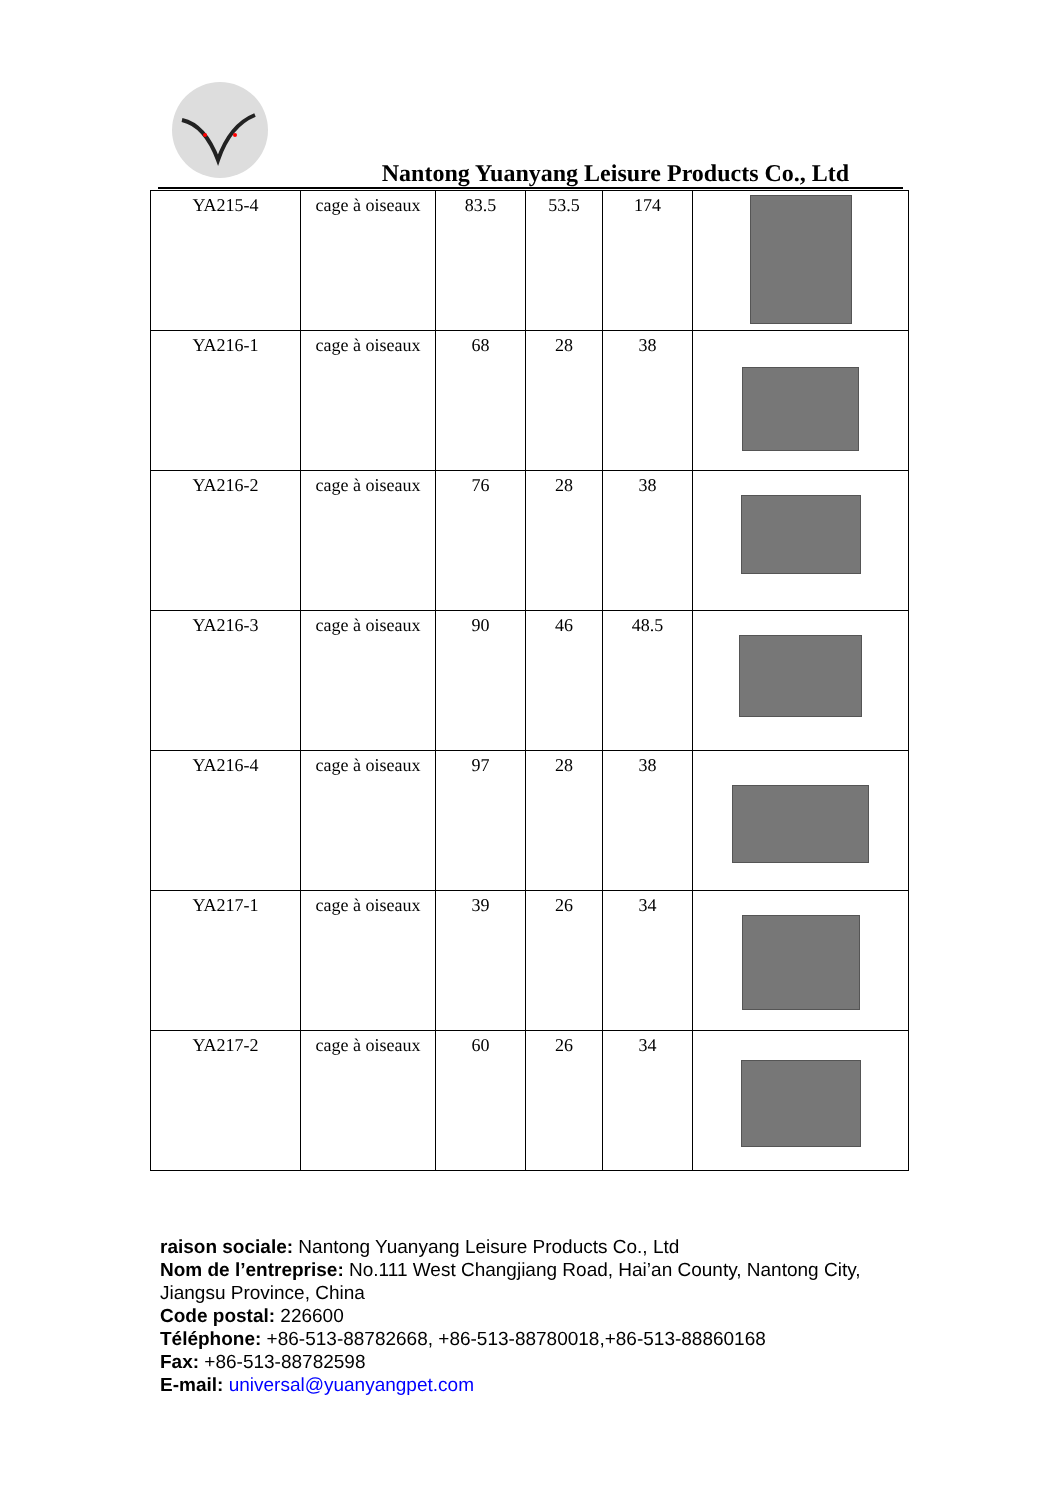Nantong Yuanyang Leisure Products Co., Ltd
| YA215-4 | cage à oiseaux | 83.5 | 53.5 | 174 | |
| YA216-1 | cage à oiseaux | 68 | 28 | 38 | |
| YA216-2 | cage à oiseaux | 76 | 28 | 38 | |
| YA216-3 | cage à oiseaux | 90 | 46 | 48.5 | |
| YA216-4 | cage à oiseaux | 97 | 28 | 38 | |
| YA217-1 | cage à oiseaux | 39 | 26 | 34 | |
| YA217-2 | cage à oiseaux | 60 | 26 | 34 | |
raison sociale: Nantong Yuanyang Leisure Products Co., Ltd
Nom de l’entreprise: No.111 West Changjiang Road, Hai’an County, Nantong City, Jiangsu Province, China
Code postal: 226600
Téléphone: +86-513-88782668, +86-513-88780018,+86-513-88860168
Fax: +86-513-88782598
E-mail: universal@yuanyangpet.com